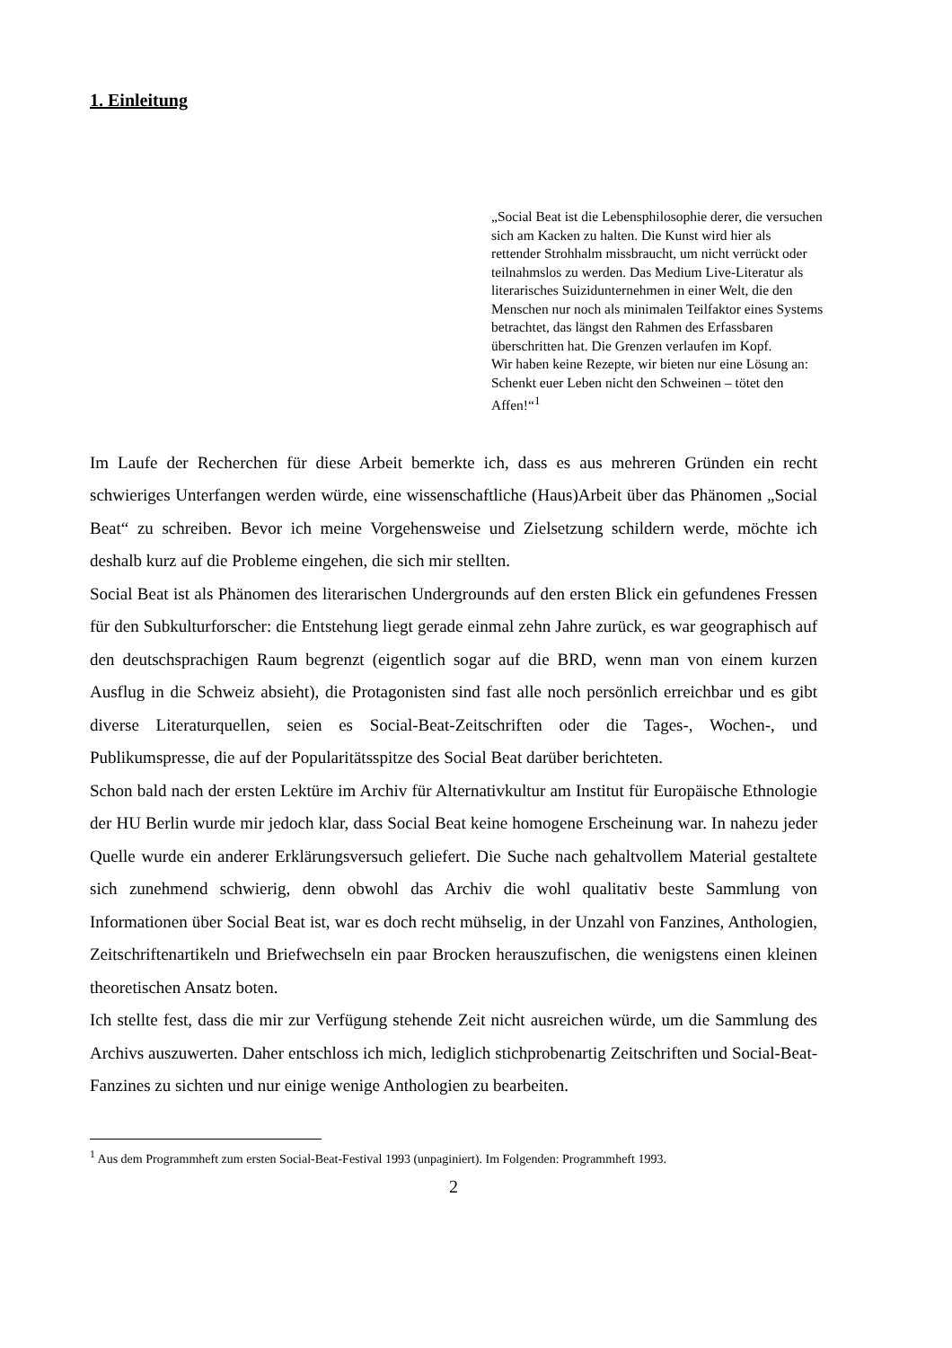1. Einleitung
„Social Beat ist die Lebensphilosophie derer, die versuchen sich am Kacken zu halten. Die Kunst wird hier als rettender Strohhalm missbraucht, um nicht verrückt oder teilnahmslos zu werden. Das Medium Live-Literatur als literarisches Suizid­unternehmen in einer Welt, die den Menschen nur noch als minimalen Teilfaktor eines Systems be­trachtet, das längst den Rahmen des Erfassbaren überschritten hat. Die Grenzen verlaufen im Kopf.
Wir haben keine Rezepte, wir bieten nur eine Lö­sung an: Schenkt euer Leben nicht den Schweinen – tötet den Affen!“<sup>1</sup>
Im Laufe der Recherchen für diese Arbeit bemerkte ich, dass es aus mehreren Gründen ein recht schwieriges Unterfangen werden würde, eine wissenschaftliche (Haus)Arbeit über das Phänomen „Social Beat“ zu schreiben. Bevor ich meine Vorgehensweise und Zielsetzung schildern werde, möchte ich deshalb kurz auf die Probleme eingehen, die sich mir stellten.
Social Beat ist als Phänomen des literarischen Undergrounds auf den ersten Blick ein gefun­denes Fressen für den Subkulturforscher: die Entstehung liegt gerade einmal zehn Jahre zu­rück, es war geographisch auf den deutschsprachigen Raum begrenzt (eigentlich sogar auf die BRD, wenn man von einem kurzen Ausflug in die Schweiz absieht), die Protagonisten sind fast alle noch persönlich erreichbar und es gibt diverse Literaturquellen, seien es Social-Beat-Zeitschriften oder die Tages-, Wochen-, und Publikumspresse, die auf der Popularitätsspitze des Social Beat darüber berichteten.
Schon bald nach der ersten Lektüre im Archiv für Alternativkultur am Institut für Europäische Ethnologie der HU Berlin wurde mir jedoch klar, dass Social Beat keine homogene Erschei­nung war. In nahezu jeder Quelle wurde ein anderer Erklärungsversuch geliefert. Die Suche nach gehaltvollem Material gestaltete sich zunehmend schwierig, denn obwohl das Archiv die wohl qualitativ beste Sammlung von Informationen über Social Beat ist, war es doch recht mühselig, in der Unzahl von Fanzines, Anthologien, Zeitschriftenartikeln und Briefwechseln ein paar Brocken herauszufischen, die wenigstens einen kleinen theoretischen Ansatz boten.
Ich stellte fest, dass die mir zur Verfügung stehende Zeit nicht ausreichen würde, um die Sammlung des Archivs auszuwerten. Daher entschloss ich mich, lediglich stichprobenartig Zeitschriften und Social-Beat-Fanzines zu sichten und nur einige wenige Anthologien zu be­arbeiten.
<sup>1</sup> Aus dem Programmheft zum ersten Social-Beat-Festival 1993 (unpaginiert). Im Folgenden: Programmheft 1993.
2